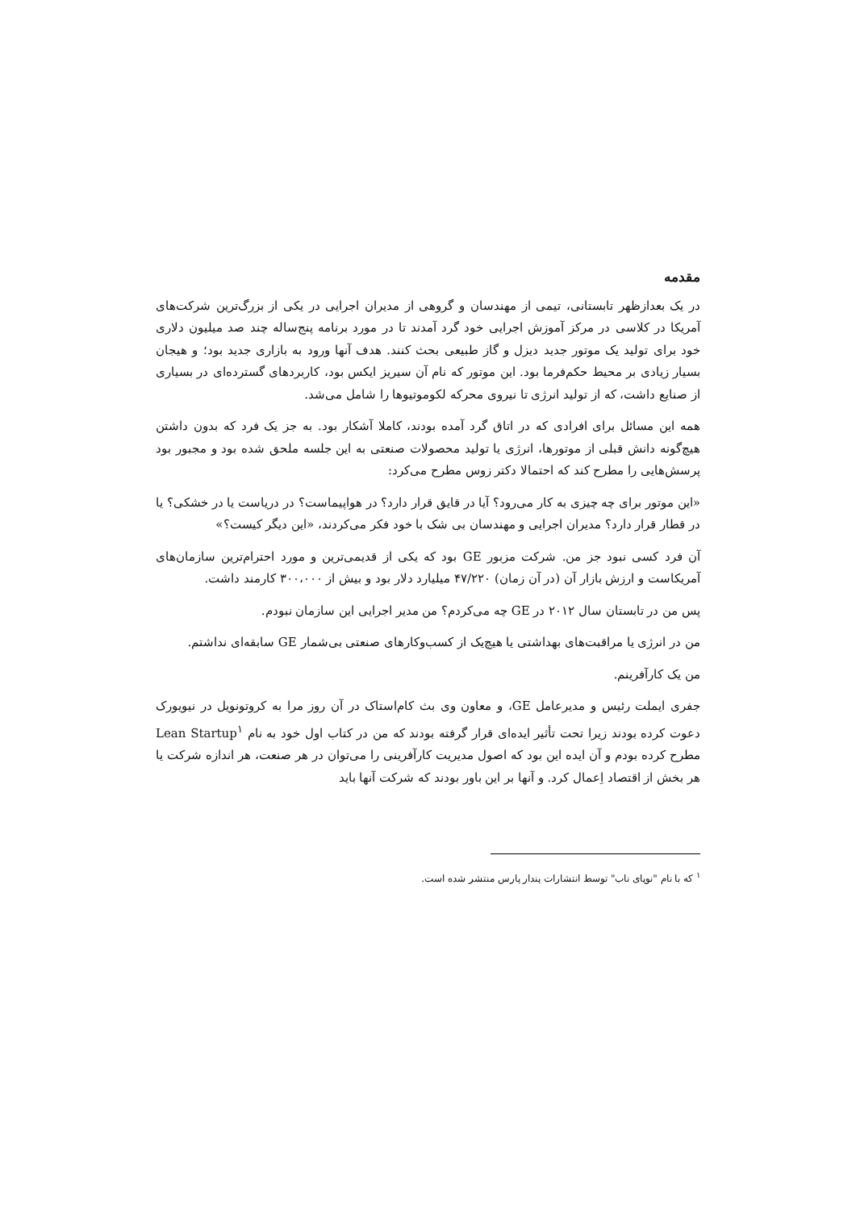مقدمه
در یک بعدازظهر تابستانی، تیمی از مهندسان و گروهی از مدیران اجرایی در یکی از بزرگ‌ترین شرکت‌های آمریکا در کلاسی در مرکز آموزش اجرایی خود گرد آمدند تا در مورد برنامه پنج‌ساله چند صد میلیون دلاری خود برای تولید یک موتور جدید دیزل و گاز طبیعی بحث کنند. هدف آنها ورود به بازاری جدید بود؛ و هیجان بسیار زیادی بر محیط حکم‌فرما بود. این موتور که نام آن سیریز ایکس بود، کاربردهای گسترده‌ای در بسیاری از صنایع داشت، که از تولید انرژی تا نیروی محرکه لکوموتیوها را شامل می‌شد.
همه این مسائل برای افرادی که در اتاق گرد آمده بودند، کاملا آشکار بود. به جز یک فرد که بدون داشتن هیچ‌گونه دانش قبلی از موتورها، انرژی یا تولید محصولات صنعتی به این جلسه ملحق شده بود و مجبور بود پرسش‌هایی را مطرح کند که احتمالا دکتر زوس مطرح می‌کرد:
«این موتور برای چه چیزی به کار می‌رود؟ آیا در قایق قرار دارد؟ در هواپیماست؟ در دریاست یا در خشکی؟ یا در قطار قرار دارد؟ مدیران اجرایی و مهندسان بی شک با خود فکر می‌کردند، «این دیگر کیست؟»
آن فرد کسی نبود جز من. شرکت مزبور GE بود که یکی از قدیمی‌ترین و مورد احترام‌ترین سازمان‌های آمریکاست و ارزش بازار آن (در آن زمان) ۴۷/۲۲۰ میلیارد دلار بود و بیش از ۳۰۰،۰۰۰ کارمند داشت.
پس من در تابستان سال ۲۰۱۲ در GE چه می‌کردم؟ من مدیر اجرایی این سازمان نبودم.
من در انرژی یا مراقبت‌های بهداشتی یا هیچ‌یک از کسب‌وکارهای صنعتی بی‌شمار GE سابقه‌ای نداشتم.
من یک کارآفرینم.
جفری ایملت رئیس و مدیرعامل GE، و معاون وی بث کام‌استاک در آن روز مرا به کروتونویل در نیویورک دعوت کرده بودند زیرا تحت تأثیر ایده‌ای قرار گرفته بودند که من در کتاب اول خود به نام Lean Startup<sup>۱</sup> مطرح کرده بودم و آن ایده این بود که اصول مدیریت کارآفرینی را می‌توان در هر صنعت، هر اندازه شرکت یا هر بخش از اقتصاد اِعمال کرد. و آنها بر این باور بودند که شرکت آنها باید
<sup>۱</sup> که با نام "نوپای ناب" توسط انتشارات پندار پارس منتشر شده است.